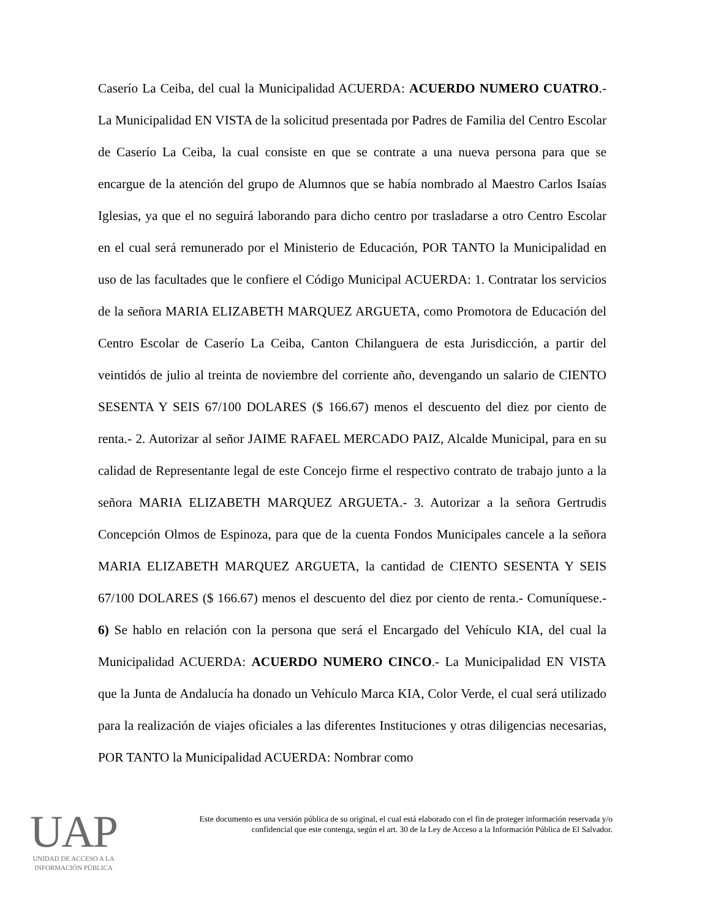Caserío La Ceiba, del cual la Municipalidad ACUERDA: ACUERDO NUMERO CUATRO.- La Municipalidad EN VISTA de la solicitud presentada por Padres de Familia del Centro Escolar de Caserío La Ceiba, la cual consiste en que se contrate a una nueva persona para que se encargue de la atención del grupo de Alumnos que se había nombrado al Maestro Carlos Isaías Iglesias, ya que el no seguirá laborando para dicho centro por trasladarse a otro Centro Escolar en el cual será remunerado por el Ministerio de Educación, POR TANTO la Municipalidad en uso de las facultades que le confiere el Código Municipal ACUERDA: 1. Contratar los servicios de la señora MARIA ELIZABETH MARQUEZ ARGUETA, como Promotora de Educación del Centro Escolar de Caserío La Ceiba, Canton Chilanguera de esta Jurisdicción, a partir del veintidós de julio al treinta de noviembre del corriente año, devengando un salario de CIENTO SESENTA Y SEIS 67/100 DOLARES ($ 166.67) menos el descuento del diez por ciento de renta.- 2. Autorizar al señor JAIME RAFAEL MERCADO PAIZ, Alcalde Municipal, para en su calidad de Representante legal de este Concejo firme el respectivo contrato de trabajo junto a la señora MARIA ELIZABETH MARQUEZ ARGUETA.- 3. Autorizar a la señora Gertrudis Concepción Olmos de Espinoza, para que de la cuenta Fondos Municipales cancele a la señora MARIA ELIZABETH MARQUEZ ARGUETA, la cantidad de CIENTO SESENTA Y SEIS 67/100 DOLARES ($ 166.67) menos el descuento del diez por ciento de renta.- Comuníquese.- 6) Se hablo en relación con la persona que será el Encargado del Vehículo KIA, del cual la Municipalidad ACUERDA: ACUERDO NUMERO CINCO.- La Municipalidad EN VISTA que la Junta de Andalucía ha donado un Vehículo Marca KIA, Color Verde, el cual será utilizado para la realización de viajes oficiales a las diferentes Instituciones y otras diligencias necesarias, POR TANTO la Municipalidad ACUERDA: Nombrar como
UAP
UNIDAD DE ACCESO A LA
INFORMACIÓN PÚBLICA
Este documento es una versión pública de su original, el cual está elaborado con el fin de proteger información reservada y/o
confidencial que este contenga, según el art. 30 de la Ley de Acceso a la Información Pública de El Salvador.